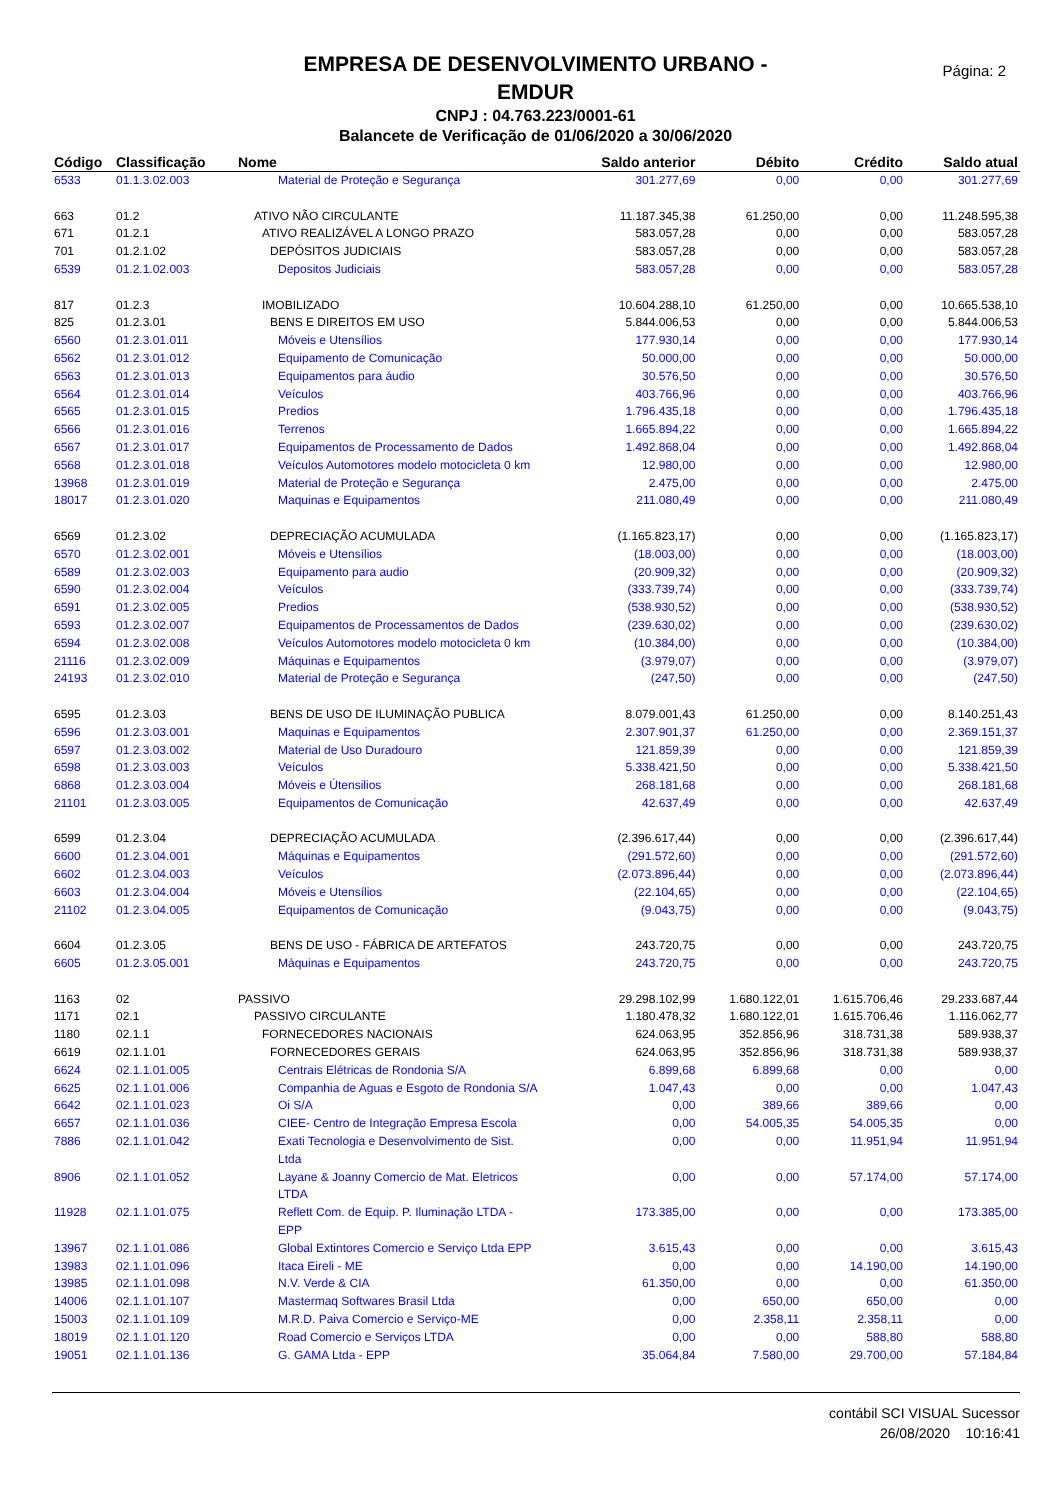Página: 2
EMPRESA DE DESENVOLVIMENTO URBANO -
EMDUR
CNPJ : 04.763.223/0001-61
Balancete de Verificação de 01/06/2020 a 30/06/2020
| Código | Classificação | Nome | Saldo anterior | Débito | Crédito | Saldo atual |
| --- | --- | --- | --- | --- | --- | --- |
| 6533 | 01.1.3.02.003 | Material de Proteção e Segurança | 301.277,69 | 0,00 | 0,00 | 301.277,69 |
| 663 | 01.2 | ATIVO NÃO CIRCULANTE | 11.187.345,38 | 61.250,00 | 0,00 | 11.248.595,38 |
| 671 | 01.2.1 | ATIVO REALIZÁVEL A LONGO PRAZO | 583.057,28 | 0,00 | 0,00 | 583.057,28 |
| 701 | 01.2.1.02 | DEPÓSITOS JUDICIAIS | 583.057,28 | 0,00 | 0,00 | 583.057,28 |
| 6539 | 01.2.1.02.003 | Depositos Judiciais | 583.057,28 | 0,00 | 0,00 | 583.057,28 |
| 817 | 01.2.3 | IMOBILIZADO | 10.604.288,10 | 61.250,00 | 0,00 | 10.665.538,10 |
| 825 | 01.2.3.01 | BENS E DIREITOS EM USO | 5.844.006,53 | 0,00 | 0,00 | 5.844.006,53 |
| 6560 | 01.2.3.01.011 | Móveis e Utensílios | 177.930,14 | 0,00 | 0,00 | 177.930,14 |
| 6562 | 01.2.3.01.012 | Equipamento de Comunicação | 50.000,00 | 0,00 | 0,00 | 50.000,00 |
| 6563 | 01.2.3.01.013 | Equipamentos para áudio | 30.576,50 | 0,00 | 0,00 | 30.576,50 |
| 6564 | 01.2.3.01.014 | Veículos | 403.766,96 | 0,00 | 0,00 | 403.766,96 |
| 6565 | 01.2.3.01.015 | Predios | 1.796.435,18 | 0,00 | 0,00 | 1.796.435,18 |
| 6566 | 01.2.3.01.016 | Terrenos | 1.665.894,22 | 0,00 | 0,00 | 1.665.894,22 |
| 6567 | 01.2.3.01.017 | Equipamentos de Processamento de Dados | 1.492.868,04 | 0,00 | 0,00 | 1.492.868,04 |
| 6568 | 01.2.3.01.018 | Veículos Automotores modelo motocicleta 0 km | 12.980,00 | 0,00 | 0,00 | 12.980,00 |
| 13968 | 01.2.3.01.019 | Material de Proteção e Segurança | 2.475,00 | 0,00 | 0,00 | 2.475,00 |
| 18017 | 01.2.3.01.020 | Maquinas e Equipamentos | 211.080,49 | 0,00 | 0,00 | 211.080,49 |
| 6569 | 01.2.3.02 | DEPRECIAÇÃO ACUMULADA | (1.165.823,17) | 0,00 | 0,00 | (1.165.823,17) |
| 6570 | 01.2.3.02.001 | Móveis e Utensílios | (18.003,00) | 0,00 | 0,00 | (18.003,00) |
| 6589 | 01.2.3.02.003 | Equipamento para audio | (20.909,32) | 0,00 | 0,00 | (20.909,32) |
| 6590 | 01.2.3.02.004 | Veículos | (333.739,74) | 0,00 | 0,00 | (333.739,74) |
| 6591 | 01.2.3.02.005 | Predios | (538.930,52) | 0,00 | 0,00 | (538.930,52) |
| 6593 | 01.2.3.02.007 | Equipamentos de Processamentos de Dados | (239.630,02) | 0,00 | 0,00 | (239.630,02) |
| 6594 | 01.2.3.02.008 | Veículos Automotores modelo motocicleta 0 km | (10.384,00) | 0,00 | 0,00 | (10.384,00) |
| 21116 | 01.2.3.02.009 | Máquinas e Equipamentos | (3.979,07) | 0,00 | 0,00 | (3.979,07) |
| 24193 | 01.2.3.02.010 | Material de Proteção e Segurança | (247,50) | 0,00 | 0,00 | (247,50) |
| 6595 | 01.2.3.03 | BENS DE USO DE ILUMINAÇÃO PUBLICA | 8.079.001,43 | 61.250,00 | 0,00 | 8.140.251,43 |
| 6596 | 01.2.3.03.001 | Maquinas e Equipamentos | 2.307.901,37 | 61.250,00 | 0,00 | 2.369.151,37 |
| 6597 | 01.2.3.03.002 | Material de Uso Duradouro | 121.859,39 | 0,00 | 0,00 | 121.859,39 |
| 6598 | 01.2.3.03.003 | Veículos | 5.338.421,50 | 0,00 | 0,00 | 5.338.421,50 |
| 6868 | 01.2.3.03.004 | Móveis e Útensilios | 268.181,68 | 0,00 | 0,00 | 268.181,68 |
| 21101 | 01.2.3.03.005 | Equipamentos de Comunicação | 42.637,49 | 0,00 | 0,00 | 42.637,49 |
| 6599 | 01.2.3.04 | DEPRECIAÇÃO ACUMULADA | (2.396.617,44) | 0,00 | 0,00 | (2.396.617,44) |
| 6600 | 01.2.3.04.001 | Máquinas e Equipamentos | (291.572,60) | 0,00 | 0,00 | (291.572,60) |
| 6602 | 01.2.3.04.003 | Veículos | (2.073.896,44) | 0,00 | 0,00 | (2.073.896,44) |
| 6603 | 01.2.3.04.004 | Móveis e Utensílios | (22.104,65) | 0,00 | 0,00 | (22.104,65) |
| 21102 | 01.2.3.04.005 | Equipamentos de Comunicação | (9.043,75) | 0,00 | 0,00 | (9.043,75) |
| 6604 | 01.2.3.05 | BENS DE USO - FÁBRICA DE ARTEFATOS | 243.720,75 | 0,00 | 0,00 | 243.720,75 |
| 6605 | 01.2.3.05.001 | Máquinas e Equipamentos | 243.720,75 | 0,00 | 0,00 | 243.720,75 |
| 1163 | 02 | PASSIVO | 29.298.102,99 | 1.680.122,01 | 1.615.706,46 | 29.233.687,44 |
| 1171 | 02.1 | PASSIVO CIRCULANTE | 1.180.478,32 | 1.680.122,01 | 1.615.706,46 | 1.116.062,77 |
| 1180 | 02.1.1 | FORNECEDORES NACIONAIS | 624.063,95 | 352.856,96 | 318.731,38 | 589.938,37 |
| 6619 | 02.1.1.01 | FORNECEDORES GERAIS | 624.063,95 | 352.856,96 | 318.731,38 | 589.938,37 |
| 6624 | 02.1.1.01.005 | Centrais Elétricas de Rondonia S/A | 6.899,68 | 6.899,68 | 0,00 | 0,00 |
| 6625 | 02.1.1.01.006 | Companhia de Aguas e Esgoto de Rondonia S/A | 1.047,43 | 0,00 | 0,00 | 1.047,43 |
| 6642 | 02.1.1.01.023 | Oi S/A | 0,00 | 389,66 | 389,66 | 0,00 |
| 6657 | 02.1.1.01.036 | CIEE- Centro de Integração Empresa Escola | 0,00 | 54.005,35 | 54.005,35 | 0,00 |
| 7886 | 02.1.1.01.042 | Exati Tecnologia e Desenvolvimento de Sist. Ltda | 0,00 | 0,00 | 11.951,94 | 11.951,94 |
| 8906 | 02.1.1.01.052 | Layane & Joanny Comercio de Mat. Eletricos LTDA | 0,00 | 0,00 | 57.174,00 | 57.174,00 |
| 11928 | 02.1.1.01.075 | Reflett Com. de Equip. P. Iluminação LTDA - EPP | 173.385,00 | 0,00 | 0,00 | 173.385,00 |
| 13967 | 02.1.1.01.086 | Global Extintores Comercio e Serviço Ltda EPP | 3.615,43 | 0,00 | 0,00 | 3.615,43 |
| 13983 | 02.1.1.01.096 | Itaca Eireli - ME | 0,00 | 0,00 | 14.190,00 | 14.190,00 |
| 13985 | 02.1.1.01.098 | N.V. Verde & CIA | 61.350,00 | 0,00 | 0,00 | 61.350,00 |
| 14006 | 02.1.1.01.107 | Mastermaq Softwares Brasil Ltda | 0,00 | 650,00 | 650,00 | 0,00 |
| 15003 | 02.1.1.01.109 | M.R.D. Paiva Comercio e Serviço-ME | 0,00 | 2.358,11 | 2.358,11 | 0,00 |
| 18019 | 02.1.1.01.120 | Road Comercio e Serviços LTDA | 0,00 | 0,00 | 588,80 | 588,80 |
| 19051 | 02.1.1.01.136 | G. GAMA Ltda - EPP | 35.064,84 | 7.580,00 | 29.700,00 | 57.184,84 |
contábil SCI VISUAL Sucessor
26/08/2020 10:16:41